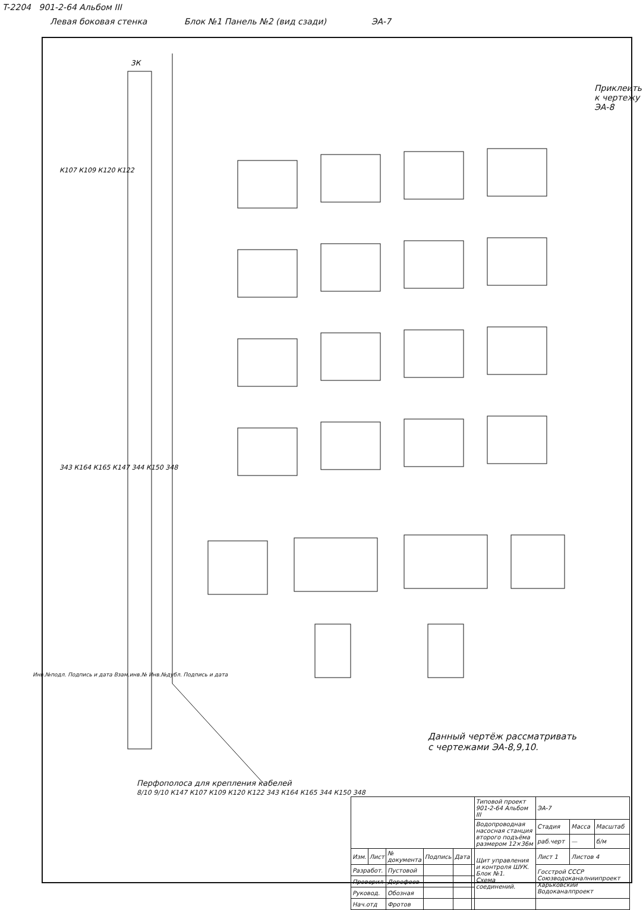T-2204 901-2-64 Альбом III
Левая боковая стенка Блок №1 Панель №2 (вид сзади) ЭА-7
3К
К107 К109 К120 К122
343 К164 К165 К147 344 К150 348
Приклеить к чертежу ЭА-8
Данный чертёж рассматривать
с чертежами ЭА-8,9,10.
Перфополоса для крепления кабелей
8/10 9/10 К147 К107 К109 К120 К122 343 К164 К165 344 К150 348
| | | | | | | Типовой проект 901-2-64 Альбом III | ЭА-7 | | |
| | | | | | | Водопроводная насосная станция второго подъёма размером 12×36м | Стадия | Масса | Масштаб |
| | | | | | | | раб.черт | — | б/м |
| Изм. | Лист | № документа | Подпись | Дата | | Щит управления и контроля ШУК. Блок №1. Схема соединений. | Лист 1 | Листов 4 | |
| Разработ. | | Пустовой | | | | | Госстрой СССР Союзводоканалниипроект Харьковский Водоканалпроект | | |
| Проверил | | Дорофеев | | | | | | | |
| Руковод. | | Обозная | | | | | | | |
| Нач.отд | | Фротов | | | | | | | |
Инв.№подл. Подпись и дата Взам.инв.№ Инв.№дубл. Подпись и дата